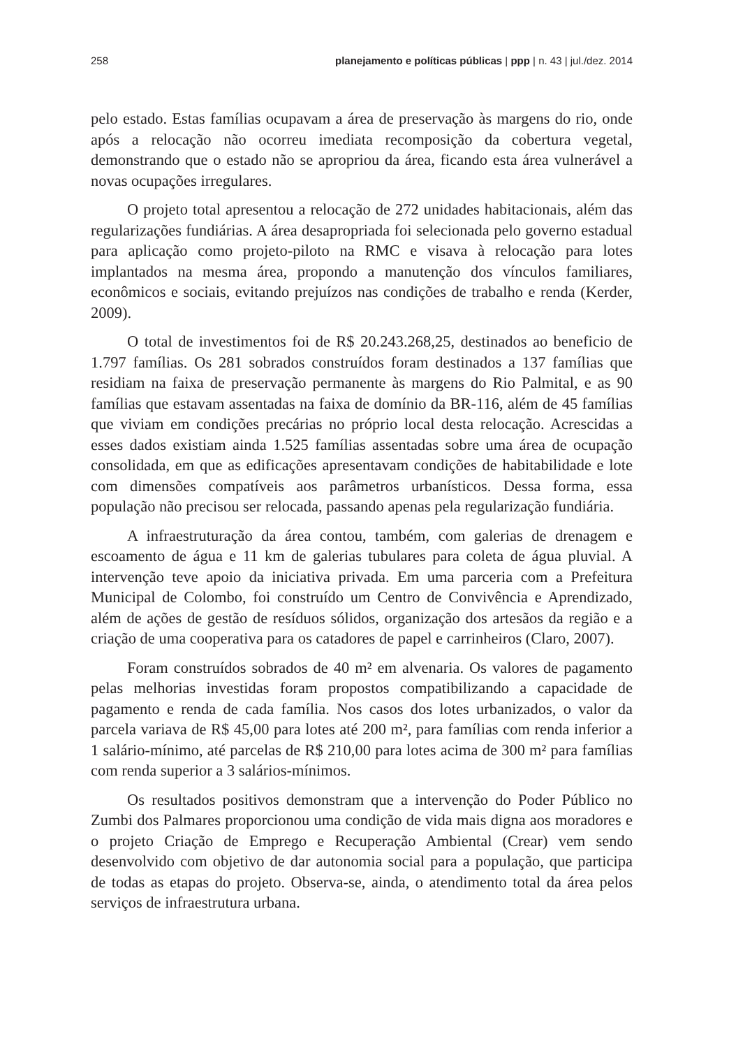258 planejamento e políticas públicas | ppp | n. 43 | jul./dez. 2014
pelo estado. Estas famílias ocupavam a área de preservação às margens do rio, onde após a relocação não ocorreu imediata recomposição da cobertura vegetal, demonstrando que o estado não se apropriou da área, ficando esta área vulnerável a novas ocupações irregulares.
O projeto total apresentou a relocação de 272 unidades habitacionais, além das regularizações fundiárias. A área desapropriada foi selecionada pelo governo estadual para aplicação como projeto-piloto na RMC e visava à relocação para lotes implantados na mesma área, propondo a manutenção dos vínculos familiares, econômicos e sociais, evitando prejuízos nas condições de trabalho e renda (Kerder, 2009).
O total de investimentos foi de R$ 20.243.268,25, destinados ao beneficio de 1.797 famílias. Os 281 sobrados construídos foram destinados a 137 famílias que residiam na faixa de preservação permanente às margens do Rio Palmital, e as 90 famílias que estavam assentadas na faixa de domínio da BR-116, além de 45 famílias que viviam em condições precárias no próprio local desta relocação. Acrescidas a esses dados existiam ainda 1.525 famílias assentadas sobre uma área de ocupação consolidada, em que as edificações apresentavam condições de habitabilidade e lote com dimensões compatíveis aos parâmetros urbanísticos. Dessa forma, essa população não precisou ser relocada, passando apenas pela regularização fundiária.
A infraestruturação da área contou, também, com galerias de drenagem e escoamento de água e 11 km de galerias tubulares para coleta de água pluvial. A intervenção teve apoio da iniciativa privada. Em uma parceria com a Prefeitura Municipal de Colombo, foi construído um Centro de Convivência e Aprendizado, além de ações de gestão de resíduos sólidos, organização dos artesãos da região e a criação de uma cooperativa para os catadores de papel e carrinheiros (Claro, 2007).
Foram construídos sobrados de 40 m² em alvenaria. Os valores de pagamento pelas melhorias investidas foram propostos compatibilizando a capacidade de pagamento e renda de cada família. Nos casos dos lotes urbanizados, o valor da parcela variava de R$ 45,00 para lotes até 200 m², para famílias com renda inferior a 1 salário-mínimo, até parcelas de R$ 210,00 para lotes acima de 300 m² para famílias com renda superior a 3 salários-mínimos.
Os resultados positivos demonstram que a intervenção do Poder Público no Zumbi dos Palmares proporcionou uma condição de vida mais digna aos moradores e o projeto Criação de Emprego e Recuperação Ambiental (Crear) vem sendo desenvolvido com objetivo de dar autonomia social para a população, que participa de todas as etapas do projeto. Observa-se, ainda, o atendimento total da área pelos serviços de infraestrutura urbana.